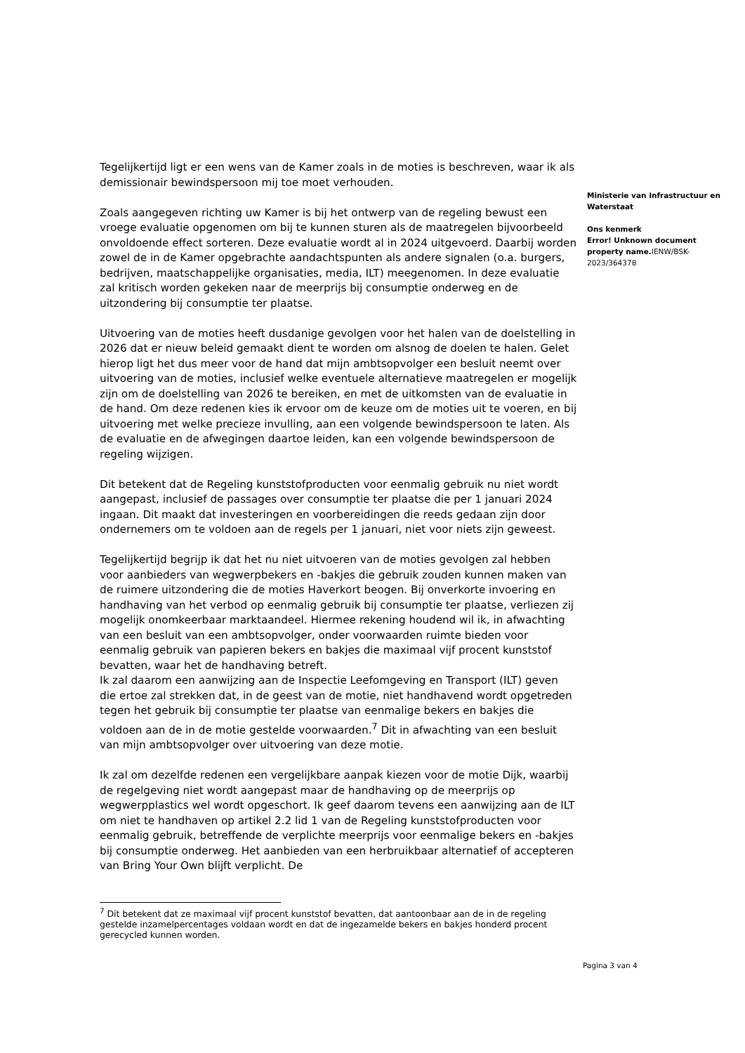Tegelijkertijd ligt er een wens van de Kamer zoals in de moties is beschreven, waar ik als demissionair bewindspersoon mij toe moet verhouden.
Zoals aangegeven richting uw Kamer is bij het ontwerp van de regeling bewust een vroege evaluatie opgenomen om bij te kunnen sturen als de maatregelen bijvoorbeeld onvoldoende effect sorteren. Deze evaluatie wordt al in 2024 uitgevoerd. Daarbij worden zowel de in de Kamer opgebrachte aandachtspunten als andere signalen (o.a. burgers, bedrijven, maatschappelijke organisaties, media, ILT) meegenomen. In deze evaluatie zal kritisch worden gekeken naar de meerprijs bij consumptie onderweg en de uitzondering bij consumptie ter plaatse.
Uitvoering van de moties heeft dusdanige gevolgen voor het halen van de doelstelling in 2026 dat er nieuw beleid gemaakt dient te worden om alsnog de doelen te halen. Gelet hierop ligt het dus meer voor de hand dat mijn ambtsopvolger een besluit neemt over uitvoering van de moties, inclusief welke eventuele alternatieve maatregelen er mogelijk zijn om de doelstelling van 2026 te bereiken, en met de uitkomsten van de evaluatie in de hand. Om deze redenen kies ik ervoor om de keuze om de moties uit te voeren, en bij uitvoering met welke precieze invulling, aan een volgende bewindspersoon te laten. Als de evaluatie en de afwegingen daartoe leiden, kan een volgende bewindspersoon de regeling wijzigen.
Dit betekent dat de Regeling kunststofproducten voor eenmalig gebruik nu niet wordt aangepast, inclusief de passages over consumptie ter plaatse die per 1 januari 2024 ingaan. Dit maakt dat investeringen en voorbereidingen die reeds gedaan zijn door ondernemers om te voldoen aan de regels per 1 januari, niet voor niets zijn geweest.
Tegelijkertijd begrijp ik dat het nu niet uitvoeren van de moties gevolgen zal hebben voor aanbieders van wegwerpbekers en -bakjes die gebruik zouden kunnen maken van de ruimere uitzondering die de moties Haverkort beogen. Bij onverkorte invoering en handhaving van het verbod op eenmalig gebruik bij consumptie ter plaatse, verliezen zij mogelijk onomkeerbaar marktaandeel. Hiermee rekening houdend wil ik, in afwachting van een besluit van een ambtsopvolger, onder voorwaarden ruimte bieden voor eenmalig gebruik van papieren bekers en bakjes die maximaal vijf procent kunststof bevatten, waar het de handhaving betreft.
Ik zal daarom een aanwijzing aan de Inspectie Leefomgeving en Transport (ILT) geven die ertoe zal strekken dat, in de geest van de motie, niet handhavend wordt opgetreden tegen het gebruik bij consumptie ter plaatse van eenmalige bekers en bakjes die voldoen aan de in de motie gestelde voorwaarden.<sup>7</sup> Dit in afwachting van een besluit van mijn ambtsopvolger over uitvoering van deze motie.
Ik zal om dezelfde redenen een vergelijkbare aanpak kiezen voor de motie Dijk, waarbij de regelgeving niet wordt aangepast maar de handhaving op de meerprijs op wegwerpplastics wel wordt opgeschort. Ik geef daarom tevens een aanwijzing aan de ILT om niet te handhaven op artikel 2.2 lid 1 van de Regeling kunststofproducten voor eenmalig gebruik, betreffende de verplichte meerprijs voor eenmalige bekers en -bakjes bij consumptie onderweg. Het aanbieden van een herbruikbaar alternatief of accepteren van Bring Your Own blijft verplicht. De
Ministerie van Infrastructuur en Waterstaat
Ons kenmerk
Error! Unknown document property name. IENW/BSK-2023/364378
<sup>7</sup> Dit betekent dat ze maximaal vijf procent kunststof bevatten, dat aantoonbaar aan de in de regeling gestelde inzamelpercentages voldaan wordt en dat de ingezamelde bekers en bakjes honderd procent gerecycled kunnen worden.
Pagina 3 van 4